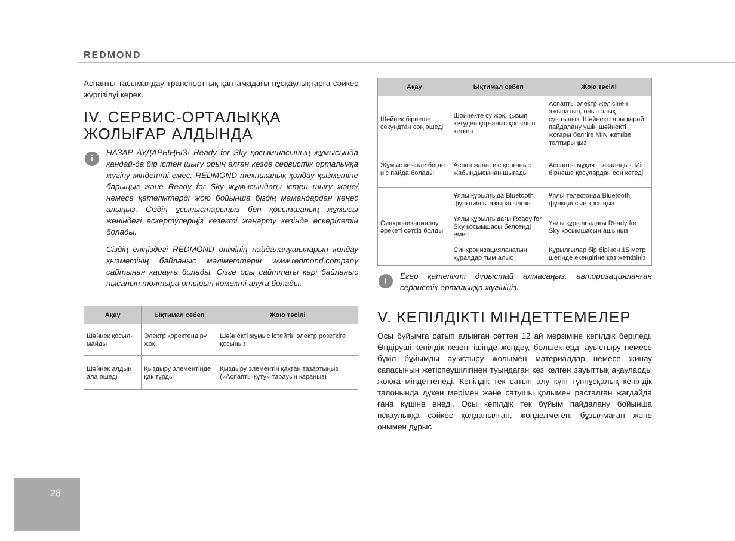REDMOND
Аспапты тасымалдау транспорттық қаптамадағы нұсқаулықтарға сәйкес жүргізілуі керек.
IV. СЕРВИС-ОРТАЛЫҚҚА ЖОЛЫҒАР АЛДЫНДА
i
НАЗАР АУДАРЫҢЫЗ! Ready for Sky қосымшасының жұмысын­да қандай-да бір істен шығу орын алған кезде сервистік орталыққа жүгіну міндетті емес. REDMOND техникалық қолдау қызметіне барыңыз және Ready for Sky жұмысындағы істен шығу және/немесе қателіктерді жою бойынша біздің мамандардан кеңес алыңыз. Сіздің ұсыныстарыңыз бен қосымшаның жұмысы жөніндегі ескертулеріңіз кезекті жаңарту кезінде ескерілетін болады.
Сіздің еліңіздегі REDMOND өнімінің пайдаланушыларын қолдау қызметінің байланыс мәліметтерін www.redmond.company сайтынан қарауға болады. Сізге осы сайттағы кері байланыс нысанын толтыра отырып көмекті алуға болады.
| Ақау | Ықтимал себеп | Жою тәсілі |
| --- | --- | --- |
| Шәйнек қосыл­майды | Электр қоректендіру жоқ | Шәйнекті жұмыс істейтін электр розеткіге қосыңыз |
| Шәйнек алдын ала өшеді | Қыздыру элементінде қақ тұрды | Қыздыру элементін қақтан та­зартыңыз («Аспапты күту» тара­уын қараңыз) |
| Ақау | Ықтимал себеп | Жою тәсілі |
| --- | --- | --- |
| Шәйнек бірнеше секундтан соң өшеді | Шәйнекте су жоқ, қызып кетуден қорғаныс қосылып кеткен | Аспапты электр желісінен ажыратып, оны толық суытыңыз. Шәйнекті ары қарай пайдалану үшін шәйнекті жоғары белгіге MIN жеткізе толтырыңыз |
| Жұмыс кезінде бөгде иіс пайда болады | Аспап жаңа, иіс қорғаныс жабын­дысынан шығады | Аспапты мұқият тазалаңыз. Иіс бірнеше қосулардан соң ке­теді |
| Синхронизациялау әрекеті сәтсіз бол­ды | Ұялы құрылғыда Bluetooth функциясы ажыратылған | Ұялы телефонда Bluetooth функци­ясын қосыңыз |
| | Ұялы құрылғыдағы Ready for Sky қосымшасы белсен­ді емес | Ұялы құрылғыдағы Ready for Sky қосымшасын ашыңыз |
| | Синхронизацияланатын құралдар тым алыс | Құрылғылар бір бірінен 15 метр шегінде екендігіне көз жеткізіңіз |
i
Егер қателікті дұрыстай алмасаңыз, авторизацияланған сервистік орталыққа жүгініңіз.
V. КЕПІЛДІКТІ МІНДЕТТЕМЕЛЕР
Осы бұйымға сатып алынған сәттен 12 ай мерзіміне кепілдік беріледі. Өндіруші кепілдік кезеңі ішінде жөндеу, бөлшектерді ауыстыру немесе бүкіл бұйымды ауыстыру жолымен материал­дар немесе жинау сапасының жетіспеушілігінен туындаған кез келген зауыттық ақауларды жоюға міндеттенеді. Кепілдік тек сатып алу күні түпнұсқалық кепілдік талонында дүкен мөрімен және сатушы қолымен расталған жағдайда ғана күшіне енеді. Осы кепілдік тек бұйым пайдалану бойынша нсқаулыққа сәй­кес қолданылған, жөнделмеген, бұзылмаған және онымен дұрыс
28